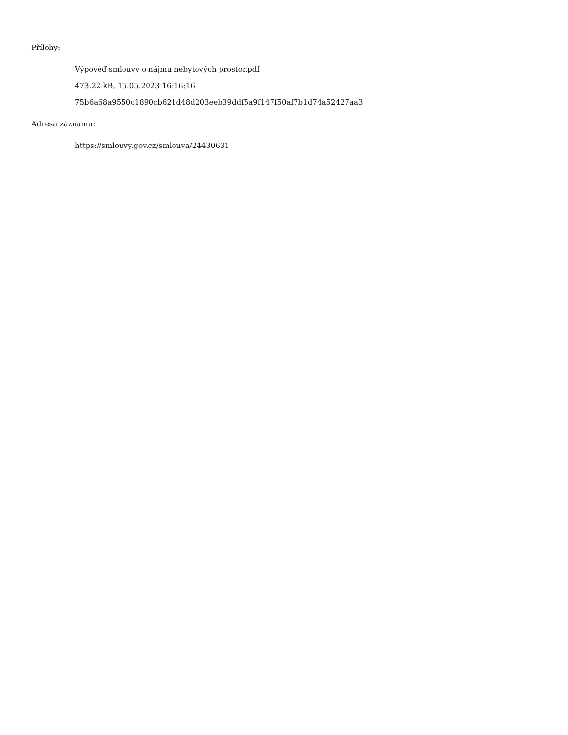Přílohy:
Výpověď smlouvy o nájmu nebytových prostor.pdf
473.22 kB, 15.05.2023 16:16:16
75b6a68a9550c1890cb621d48d203eeb39ddf5a9f147f50af7b1d74a52427aa3
Adresa záznamu:
https://smlouvy.gov.cz/smlouva/24430631